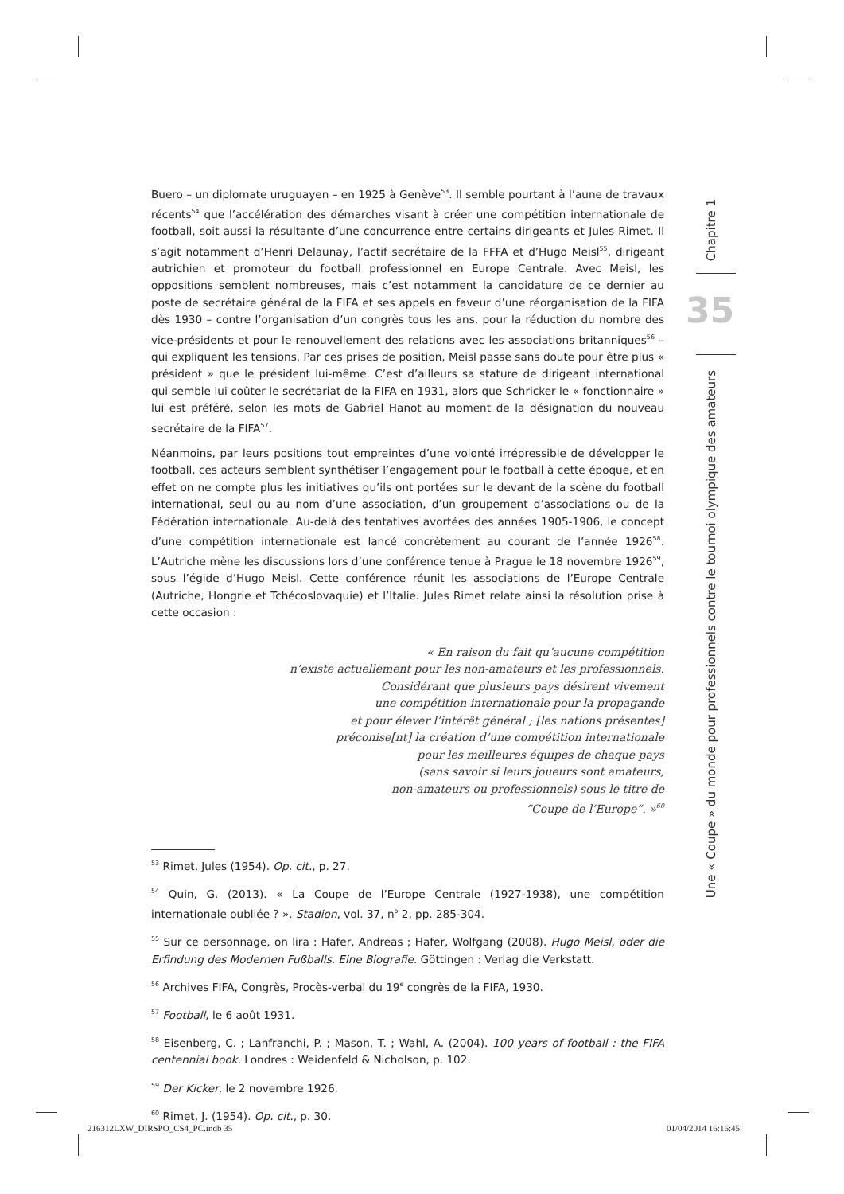Buero – un diplomate uruguayen – en 1925 à Genève<sup>53</sup>. Il semble pourtant à l’aune de travaux récents<sup>54</sup> que l’accélération des démarches visant à créer une compétition internationale de football, soit aussi la résultante d’une concurrence entre certains dirigeants et Jules Rimet. Il s’agit notamment d’Henri Delaunay, l’actif secrétaire de la FFFA et d’Hugo Meisl<sup>55</sup>, dirigeant autrichien et promoteur du football professionnel en Europe Centrale. Avec Meisl, les oppositions semblent nombreuses, mais c’est notamment la candidature de ce dernier au poste de secrétaire général de la FIFA et ses appels en faveur d’une réorganisation de la FIFA dès 1930 – contre l’organisation d’un congrès tous les ans, pour la réduction du nombre des vice-présidents et pour le renouvellement des relations avec les associations britanniques<sup>56</sup> – qui expliquent les tensions. Par ces prises de position, Meisl passe sans doute pour être plus « président » que le président lui-même. C’est d’ailleurs sa stature de dirigeant international qui semble lui coûter le secrétariat de la FIFA en 1931, alors que Schricker le « fonctionnaire » lui est préféré, selon les mots de Gabriel Hanot au moment de la désignation du nouveau secrétaire de la FIFA<sup>57</sup>.
Néanmoins, par leurs positions tout empreintes d’une volonté irrépressible de développer le football, ces acteurs semblent synthétiser l’engagement pour le football à cette époque, et en effet on ne compte plus les initiatives qu’ils ont portées sur le devant de la scène du football international, seul ou au nom d’une association, d’un groupement d’associations ou de la Fédération internationale. Au-delà des tentatives avortées des années 1905-1906, le concept d’une compétition internationale est lancé concrètement au courant de l’année 1926<sup>58</sup>. L’Autriche mène les discussions lors d’une conférence tenue à Prague le 18 novembre 1926<sup>59</sup>, sous l’égide d’Hugo Meisl. Cette conférence réunit les associations de l’Europe Centrale (Autriche, Hongrie et Tchécoslovaquie) et l’Italie. Jules Rimet relate ainsi la résolution prise à cette occasion :
« En raison du fait qu’aucune compétition
n’existe actuellement pour les non-amateurs et les professionnels.
Considérant que plusieurs pays désirent vivement
une compétition internationale pour la propagande
et pour élever l’intérêt général ; [les nations présentes]
préconise[nt] la création d’une compétition internationale
pour les meilleures équipes de chaque pays
(sans savoir si leurs joueurs sont amateurs,
non-amateurs ou professionnels) sous le titre de
“Coupe de l’Europe”. »<sup>60</sup>
<sup>53</sup> Rimet, Jules (1954). Op. cit., p. 27.
<sup>54</sup> Quin, G. (2013). « La Coupe de l’Europe Centrale (1927-1938), une compétition internationale oubliée ? ». Stadion, vol. 37, n<sup>o</sup> 2, pp. 285-304.
<sup>55</sup> Sur ce personnage, on lira : Hafer, Andreas ; Hafer, Wolfgang (2008). Hugo Meisl, oder die Erfindung des Modernen Fußballs. Eine Biografie. Göttingen : Verlag die Verkstatt.
<sup>56</sup> Archives FIFA, Congrès, Procès-verbal du 19<sup>e</sup> congrès de la FIFA, 1930.
<sup>57</sup> Football, le 6 août 1931.
<sup>58</sup> Eisenberg, C. ; Lanfranchi, P. ; Mason, T. ; Wahl, A. (2004). 100 years of football : the FIFA centennial book. Londres : Weidenfeld & Nicholson, p. 102.
<sup>59</sup> Der Kicker, le 2 novembre 1926.
<sup>60</sup> Rimet, J. (1954). Op. cit., p. 30.
Chapitre 1
35
Une « Coupe » du monde pour professionnels contre le tournoi olympique des amateurs
216312LXW_DIRSPO_CS4_PC.indb 35
01/04/2014 16:16:45